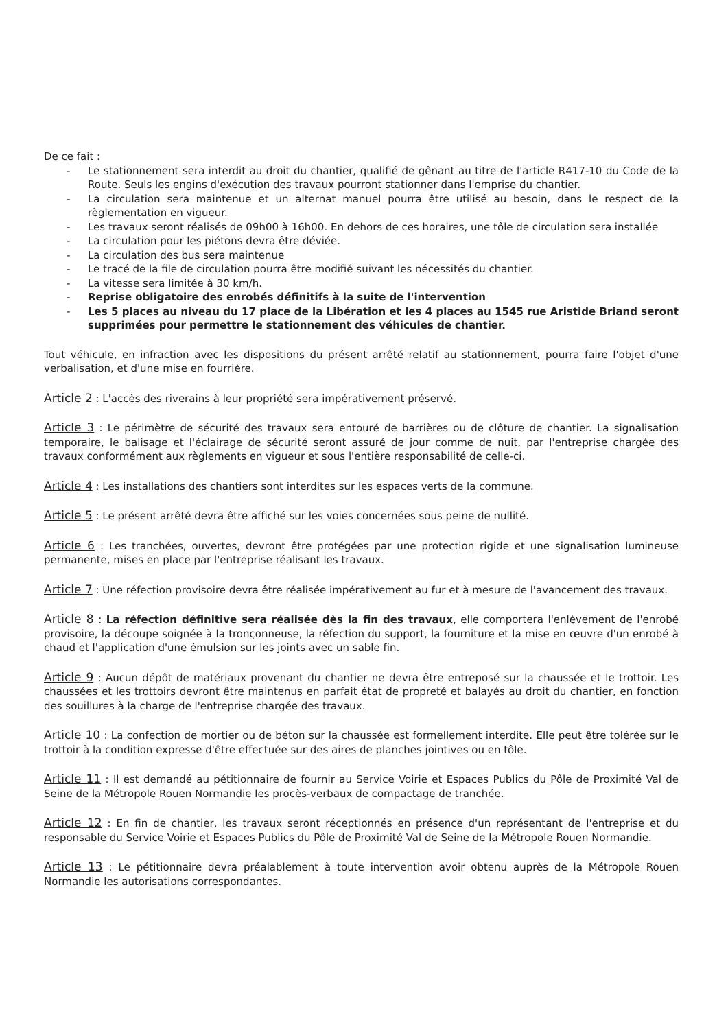De ce fait :
- Le stationnement sera interdit au droit du chantier, qualifié de gênant au titre de l'article R417-10 du Code de la Route. Seuls les engins d'exécution des travaux pourront stationner dans l'emprise du chantier.
- La circulation sera maintenue et un alternat manuel pourra être utilisé au besoin, dans le respect de la règlementation en vigueur.
- Les travaux seront réalisés de 09h00 à 16h00. En dehors de ces horaires, une tôle de circulation sera installée
- La circulation pour les piétons devra être déviée.
- La circulation des bus sera maintenue
- Le tracé de la file de circulation pourra être modifié suivant les nécessités du chantier.
- La vitesse sera limitée à 30 km/h.
- Reprise obligatoire des enrobés définitifs à la suite de l'intervention
- Les 5 places au niveau du 17 place de la Libération et les 4 places au 1545 rue Aristide Briand seront supprimées pour permettre le stationnement des véhicules de chantier.
Tout véhicule, en infraction avec les dispositions du présent arrêté relatif au stationnement, pourra faire l'objet d'une verbalisation, et d'une mise en fourrière.
Article 2 : L'accès des riverains à leur propriété sera impérativement préservé.
Article 3 : Le périmètre de sécurité des travaux sera entouré de barrières ou de clôture de chantier. La signalisation temporaire, le balisage et l'éclairage de sécurité seront assuré de jour comme de nuit, par l'entreprise chargée des travaux conformément aux règlements en vigueur et sous l'entière responsabilité de celle-ci.
Article 4 : Les installations des chantiers sont interdites sur les espaces verts de la commune.
Article 5 : Le présent arrêté devra être affiché sur les voies concernées sous peine de nullité.
Article 6 : Les tranchées, ouvertes, devront être protégées par une protection rigide et une signalisation lumineuse permanente, mises en place par l'entreprise réalisant les travaux.
Article 7 : Une réfection provisoire devra être réalisée impérativement au fur et à mesure de l'avancement des travaux.
Article 8 : La réfection définitive sera réalisée dès la fin des travaux, elle comportera l'enlèvement de l'enrobé provisoire, la découpe soignée à la tronçonneuse, la réfection du support, la fourniture et la mise en œuvre d'un enrobé à chaud et l'application d'une émulsion sur les joints avec un sable fin.
Article 9 : Aucun dépôt de matériaux provenant du chantier ne devra être entreposé sur la chaussée et le trottoir. Les chaussées et les trottoirs devront être maintenus en parfait état de propreté et balayés au droit du chantier, en fonction des souillures à la charge de l'entreprise chargée des travaux.
Article 10 : La confection de mortier ou de béton sur la chaussée est formellement interdite. Elle peut être tolérée sur le trottoir à la condition expresse d'être effectuée sur des aires de planches jointives ou en tôle.
Article 11 : Il est demandé au pétitionnaire de fournir au Service Voirie et Espaces Publics du Pôle de Proximité Val de Seine de la Métropole Rouen Normandie les procès-verbaux de compactage de tranchée.
Article 12 : En fin de chantier, les travaux seront réceptionnés en présence d'un représentant de l'entreprise et du responsable du Service Voirie et Espaces Publics du Pôle de Proximité Val de Seine de la Métropole Rouen Normandie.
Article 13 : Le pétitionnaire devra préalablement à toute intervention avoir obtenu auprès de la Métropole Rouen Normandie les autorisations correspondantes.